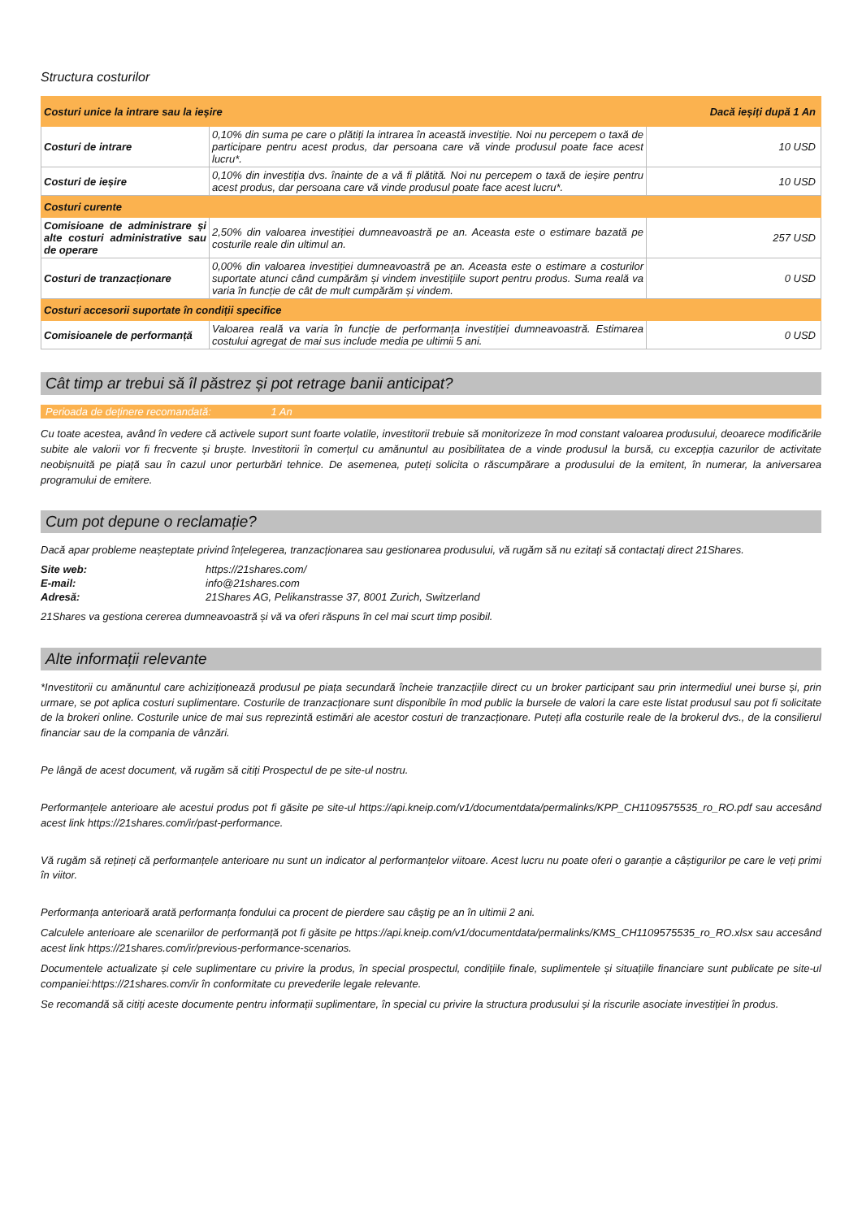Structura costurilor
| Costuri unice la intrare sau la ieșire | | Dacă ieșiți după 1 An |
| Costuri de intrare | 0,10% din suma pe care o plătiți la intrarea în această investiție. Noi nu percepem o taxă de participare pentru acest produs, dar persoana care vă vinde produsul poate face acest lucru*. | 10 USD |
| Costuri de ieșire | 0,10% din investiția dvs. înainte de a vă fi plătită. Noi nu percepem o taxă de ieșire pentru acest produs, dar persoana care vă vinde produsul poate face acest lucru*. | 10 USD |
| Costuri curente | | |
| Comisioane de administrare și alte costuri administrative sau de operare | 2,50% din valoarea investiției dumneavoastră pe an. Aceasta este o estimare bazată pe costurile reale din ultimul an. | 257 USD |
| Costuri de tranzacționare | 0,00% din valoarea investiției dumneavoastră pe an. Aceasta este o estimare a costurilor suportate atunci când cumpărăm și vindem investițiile suport pentru produs. Suma reală va varia în funcție de cât de mult cumpărăm și vindem. | 0 USD |
| Costuri accesorii suportate în condiții specifice | | |
| Comisioanele de performanță | Valoarea reală va varia în funcție de performanța investiției dumneavoastră. Estimarea costului agregat de mai sus include media pe ultimii 5 ani. | 0 USD |
Cât timp ar trebui să îl păstrez și pot retrage banii anticipat?
Perioada de deținere recomandată: 1 An
Cu toate acestea, având în vedere că activele suport sunt foarte volatile, investitorii trebuie să monitorizeze în mod constant valoarea produsului, deoarece modificările subite ale valorii vor fi frecvente și bruște. Investitorii în comerțul cu amănuntul au posibilitatea de a vinde produsul la bursă, cu excepția cazurilor de activitate neobișnuită pe piață sau în cazul unor perturbări tehnice. De asemenea, puteți solicita o răscumpărare a produsului de la emitent, în numerar, la aniversarea programului de emitere.
Cum pot depune o reclamație?
Dacă apar probleme neașteptate privind înțelegerea, tranzacționarea sau gestionarea produsului, vă rugăm să nu ezitați să contactați direct 21Shares.
Site web: https://21shares.com/
E-mail: info@21shares.com
Adresă: 21Shares AG, Pelikanstrasse 37, 8001 Zurich, Switzerland
21Shares va gestiona cererea dumneavoastră și vă va oferi răspuns în cel mai scurt timp posibil.
Alte informații relevante
*Investitorii cu amănuntul care achiziționează produsul pe piața secundară încheie tranzacțiile direct cu un broker participant sau prin intermediul unei burse și, prin urmare, se pot aplica costuri suplimentare. Costurile de tranzacționare sunt disponibile în mod public la bursele de valori la care este listat produsul sau pot fi solicitate de la brokeri online. Costurile unice de mai sus reprezintă estimări ale acestor costuri de tranzacționare. Puteți afla costurile reale de la brokerul dvs., de la consilierul financiar sau de la compania de vânzări.
Pe lângă de acest document, vă rugăm să citiți Prospectul de pe site-ul nostru.
Performanțele anterioare ale acestui produs pot fi găsite pe site-ul https://api.kneip.com/v1/documentdata/permalinks/KPP_CH1109575535_ro_RO.pdf sau accesând acest link https://21shares.com/ir/past-performance.
Vă rugăm să rețineți că performanțele anterioare nu sunt un indicator al performanțelor viitoare. Acest lucru nu poate oferi o garanție a câștigurilor pe care le veți primi în viitor.
Performanța anterioară arată performanța fondului ca procent de pierdere sau câștig pe an în ultimii 2 ani.
Calculele anterioare ale scenariilor de performanță pot fi găsite pe https://api.kneip.com/v1/documentdata/permalinks/KMS_CH1109575535_ro_RO.xlsx sau accesând acest link https://21shares.com/ir/previous-performance-scenarios.
Documentele actualizate și cele suplimentare cu privire la produs, în special prospectul, condițiile finale, suplimentele și situațiile financiare sunt publicate pe site-ul companiei:https://21shares.com/ir în conformitate cu prevederile legale relevante.
Se recomandă să citiți aceste documente pentru informații suplimentare, în special cu privire la structura produsului și la riscurile asociate investiției în produs.